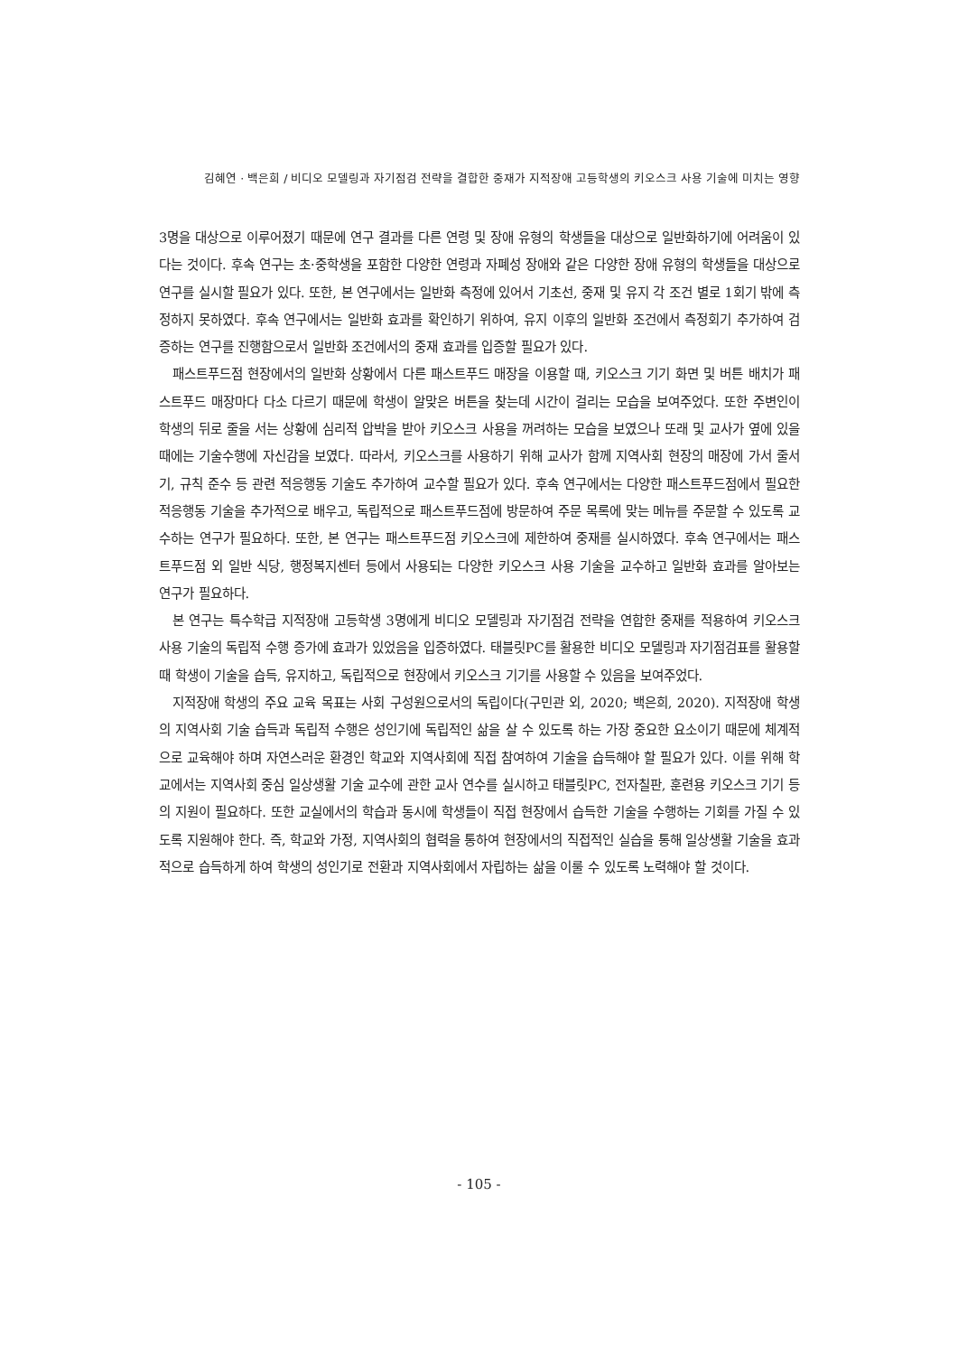김혜연 · 백은희 / 비디오 모델링과 자기점검 전략을 결합한 중재가 지적장애 고등학생의 키오스크 사용 기술에 미치는 영향
3명을 대상으로 이루어졌기 때문에 연구 결과를 다른 연령 및 장애 유형의 학생들을 대상으로 일반화하기에 어려움이 있다는 것이다. 후속 연구는 초·중학생을 포함한 다양한 연령과 자폐성 장애와 같은 다양한 장애 유형의 학생들을 대상으로 연구를 실시할 필요가 있다. 또한, 본 연구에서는 일반화 측정에 있어서 기초선, 중재 및 유지 각 조건 별로 1회기 밖에 측정하지 못하였다. 후속 연구에서는 일반화 효과를 확인하기 위하여, 유지 이후의 일반화 조건에서 측정회기 추가하여 검증하는 연구를 진행함으로서 일반화 조건에서의 중재 효과를 입증할 필요가 있다.
패스트푸드점 현장에서의 일반화 상황에서 다른 패스트푸드 매장을 이용할 때, 키오스크 기기 화면 및 버튼 배치가 패스트푸드 매장마다 다소 다르기 때문에 학생이 알맞은 버튼을 찾는데 시간이 걸리는 모습을 보여주었다. 또한 주변인이 학생의 뒤로 줄을 서는 상황에 심리적 압박을 받아 키오스크 사용을 꺼려하는 모습을 보였으나 또래 및 교사가 옆에 있을 때에는 기술수행에 자신감을 보였다. 따라서, 키오스크를 사용하기 위해 교사가 함께 지역사회 현장의 매장에 가서 줄서기, 규칙 준수 등 관련 적응행동 기술도 추가하여 교수할 필요가 있다. 후속 연구에서는 다양한 패스트푸드점에서 필요한 적응행동 기술을 추가적으로 배우고, 독립적으로 패스트푸드점에 방문하여 주문 목록에 맞는 메뉴를 주문할 수 있도록 교수하는 연구가 필요하다. 또한, 본 연구는 패스트푸드점 키오스크에 제한하여 중재를 실시하였다. 후속 연구에서는 패스트푸드점 외 일반 식당, 행정복지센터 등에서 사용되는 다양한 키오스크 사용 기술을 교수하고 일반화 효과를 알아보는 연구가 필요하다.
본 연구는 특수학급 지적장애 고등학생 3명에게 비디오 모델링과 자기점검 전략을 연합한 중재를 적용하여 키오스크 사용 기술의 독립적 수행 증가에 효과가 있었음을 입증하였다. 태블릿PC를 활용한 비디오 모델링과 자기점검표를 활용할 때 학생이 기술을 습득, 유지하고, 독립적으로 현장에서 키오스크 기기를 사용할 수 있음을 보여주었다.
지적장애 학생의 주요 교육 목표는 사회 구성원으로서의 독립이다(구민관 외, 2020; 백은희, 2020). 지적장애 학생의 지역사회 기술 습득과 독립적 수행은 성인기에 독립적인 삶을 살 수 있도록 하는 가장 중요한 요소이기 때문에 체계적으로 교육해야 하며 자연스러운 환경인 학교와 지역사회에 직접 참여하여 기술을 습득해야 할 필요가 있다. 이를 위해 학교에서는 지역사회 중심 일상생활 기술 교수에 관한 교사 연수를 실시하고 태블릿PC, 전자칠판, 훈련용 키오스크 기기 등의 지원이 필요하다. 또한 교실에서의 학습과 동시에 학생들이 직접 현장에서 습득한 기술을 수행하는 기회를 가질 수 있도록 지원해야 한다. 즉, 학교와 가정, 지역사회의 협력을 통하여 현장에서의 직접적인 실습을 통해 일상생활 기술을 효과적으로 습득하게 하여 학생의 성인기로 전환과 지역사회에서 자립하는 삶을 이룰 수 있도록 노력해야 할 것이다.
- 105 -